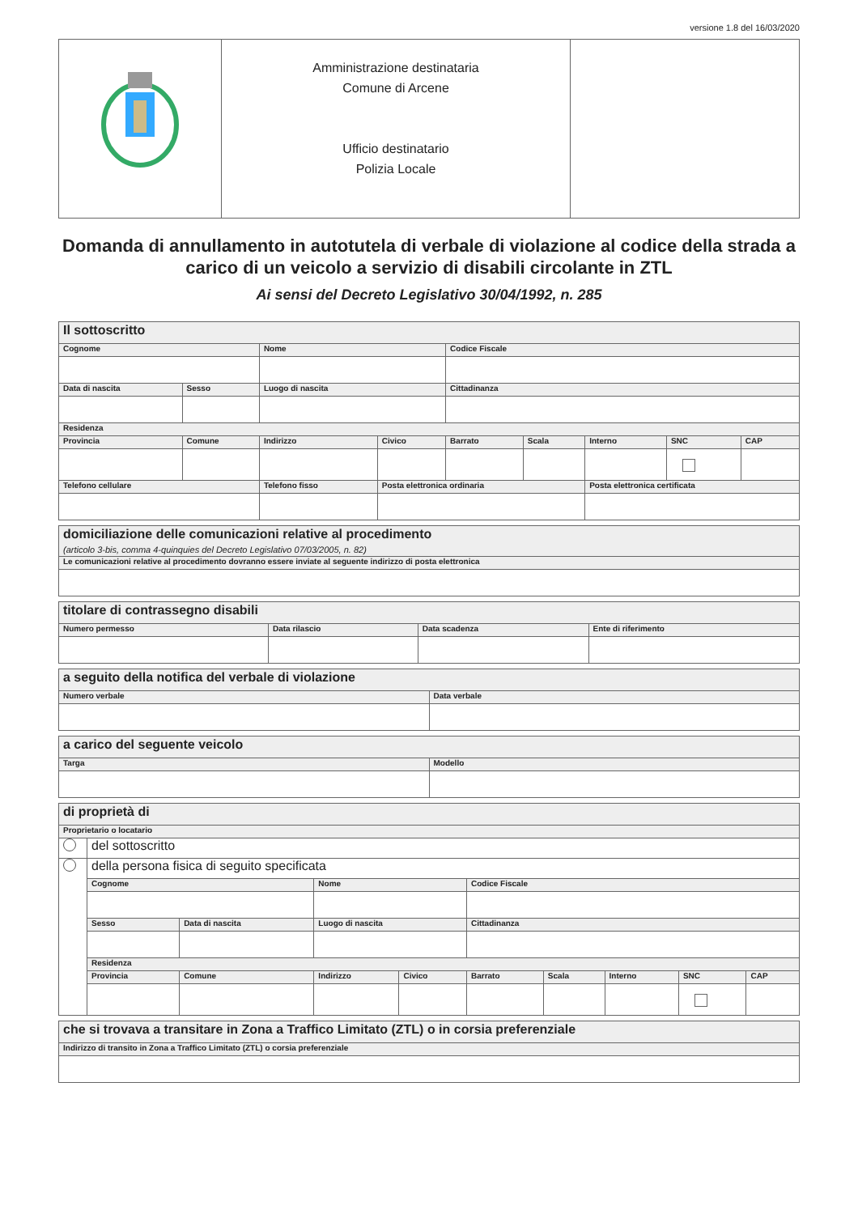versione 1.8 del 16/03/2020
| | Amministrazione destinataria Comune di Arcene Ufficio destinatario Polizia Locale | |
Domanda di annullamento in autotutela di verbale di violazione al codice della strada a carico di un veicolo a servizio di disabili circolante in ZTL
Ai sensi del Decreto Legislativo 30/04/1992, n. 285
| Il sottoscritto | | | | | | | | | |
| --- | --- | --- | --- | --- | --- | --- | --- | --- | --- |
| Cognome | | | Nome | | Codice Fiscale | | | | |
| Data di nascita | Sesso | Luogo di nascita | | | Cittadinanza | | | | |
| Residenza | | | | | | | | | |
| Provincia | Comune | | Indirizzo | Civico | Barrato | Scala | Interno | SNC | CAP |
| Telefono cellulare | | Telefono fisso | | Posta elettronica ordinaria | | | Posta elettronica certificata | | |
| domiciliazione delle comunicazioni relative al procedimento (articolo 3-bis, comma 4-quinquies del Decreto Legislativo 07/03/2005, n. 82) |
| --- |
| Le comunicazioni relative al procedimento dovranno essere inviate al seguente indirizzo di posta elettronica |
| titolare di contrassegno disabili | | | |
| --- | --- | --- | --- |
| Numero permesso | Data rilascio | Data scadenza | Ente di riferimento |
| a seguito della notifica del verbale di violazione | |
| --- | --- |
| Numero verbale | Data verbale |
| a carico del seguente veicolo | |
| --- | --- |
| Targa | Modello |
| di proprietà di | | | | | | | | | |
| --- | --- | --- | --- | --- | --- | --- | --- | --- | --- |
| Proprietario o locatario | | | | | | | | | |
| | del sottoscritto | | | | | | | | |
| | della persona fisica di seguito specificata | | | | | | | | |
| | Cognome | | Nome | | Codice Fiscale | | | | |
| | Sesso | Data di nascita | Luogo di nascita | | Cittadinanza | | | | |
| | Residenza | | | | | | | | |
| | Provincia | Comune | Indirizzo | Civico | Barrato | Scala | Interno | SNC | CAP |
| che si trovava a transitare in Zona a Traffico Limitato (ZTL) o in corsia preferenziale |
| --- |
| Indirizzo di transito in Zona a Traffico Limitato (ZTL) o corsia preferenziale |